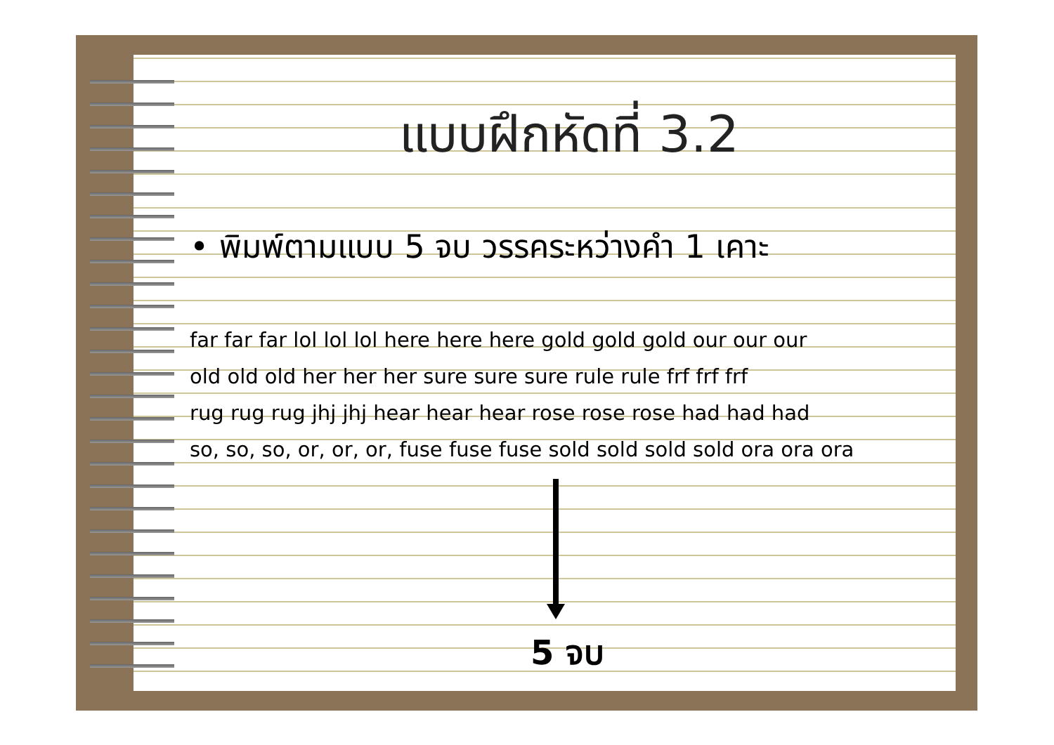แบบฝึกหัดที่ 3.2
• พิมพ์ตามแบบ 5 จบ วรรคระหว่างคำ 1 เคาะ
far far far lol lol lol here here here gold gold gold our our our
old old old her her her sure sure sure rule rule frf frf frf
rug rug rug jhj jhj hear hear hear rose rose rose had had had
so, so, so, or, or, or, fuse fuse fuse sold sold sold sold ora ora ora
5 จบ